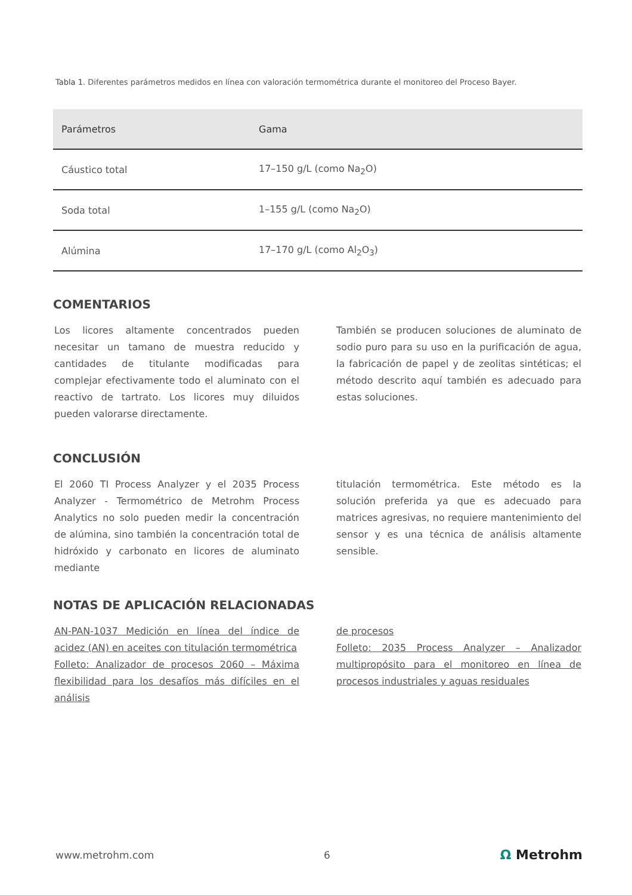Tabla 1. Diferentes parámetros medidos en línea con valoración termométrica durante el monitoreo del Proceso Bayer.
| Parámetros | Gama |
| --- | --- |
| Cáustico total | 17–150 g/L (como Na<sub>2</sub>O) |
| Soda total | 1–155 g/L (como Na<sub>2</sub>O) |
| Alúmina | 17–170 g/L (como Al<sub>2</sub>O<sub>3</sub>) |
COMENTARIOS
Los licores altamente concentrados pueden necesitar un tamano de muestra reducido y cantidades de titulante modificadas para complejar efectivamente todo el aluminato con el reactivo de tartrato. Los licores muy diluidos pueden valorarse directamente.
También se producen soluciones de aluminato de sodio puro para su uso en la purificación de agua, la fabricación de papel y de zeolitas sintéticas; el método descrito aquí también es adecuado para estas soluciones.
CONCLUSIÓN
El 2060 TI Process Analyzer y el 2035 Process Analyzer - Termométrico de Metrohm Process Analytics no solo pueden medir la concentración de alúmina, sino también la concentración total de hidróxido y carbonato en licores de aluminato mediante
titulación termométrica. Este método es la solución preferida ya que es adecuado para matrices agresivas, no requiere mantenimiento del sensor y es una técnica de análisis altamente sensible.
NOTAS DE APLICACIÓN RELACIONADAS
AN-PAN-1037 Medición en línea del índice de acidez (AN) en aceites con titulación termométrica
Folleto: Analizador de procesos 2060 – Máxima flexibilidad para los desafíos más difíciles en el análisis
de procesos
Folleto: 2035 Process Analyzer – Analizador multipropósito para el monitoreo en línea de procesos industriales y aguas residuales
www.metrohm.com 6 Ω Metrohm